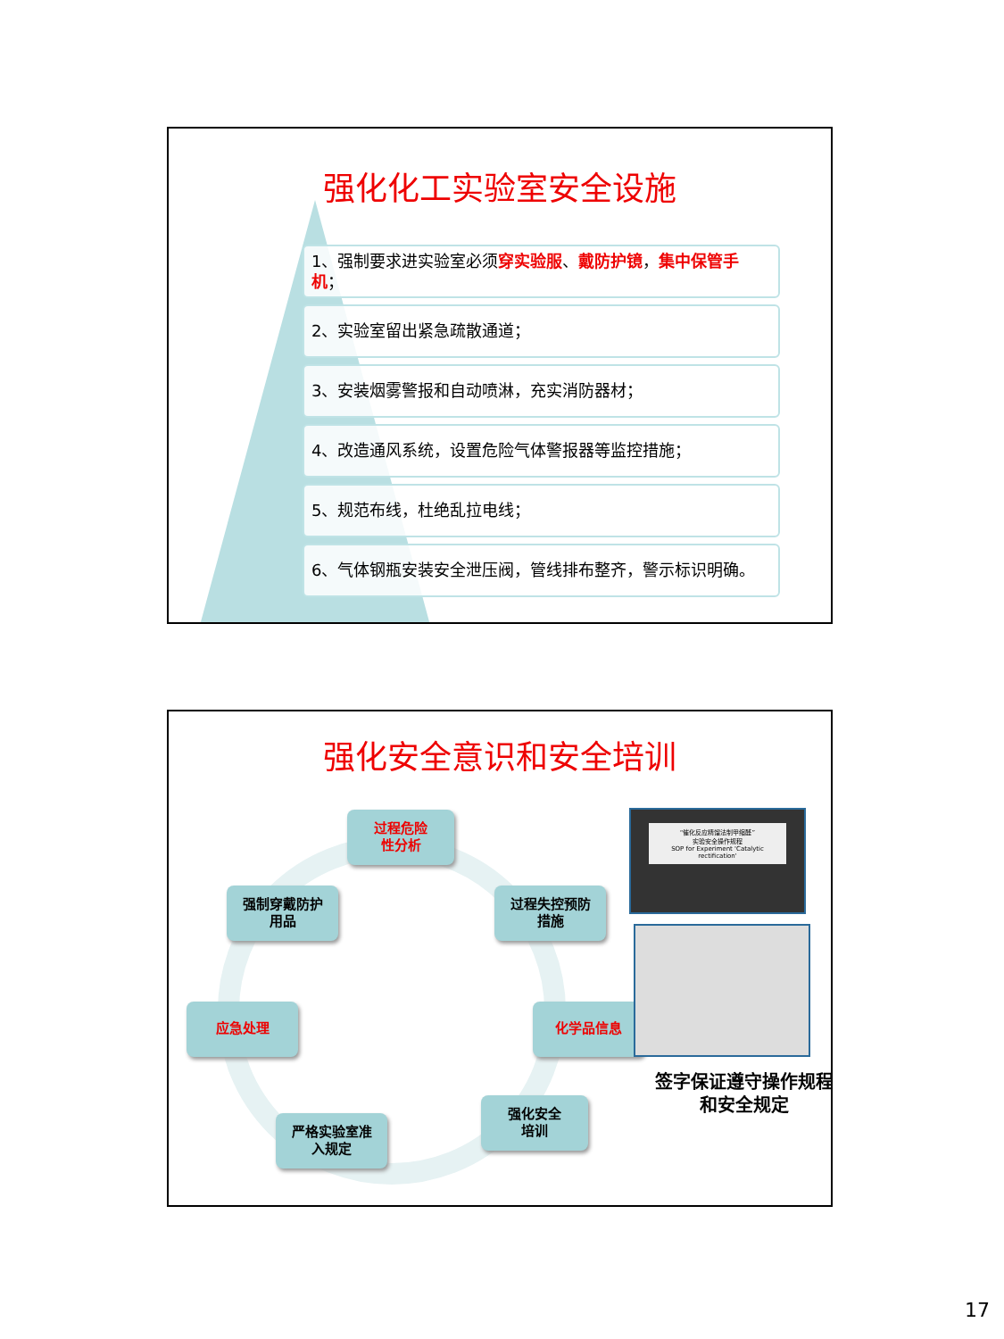强化化工实验室安全设施
1、强制要求进实验室必须穿实验服、戴防护镜，集中保管手机；
2、实验室留出紧急疏散通道；
3、安装烟雾警报和自动喷淋，充实消防器材；
4、改造通风系统，设置危险气体警报器等监控措施；
5、规范布线，杜绝乱拉电线；
6、气体钢瓶安装安全泄压阀，管线排布整齐，警示标识明确。
强化安全意识和安全培训
过程危险
性分析
过程失控预防
措施
化学品信息
强化安全
培训
严格实验室准
入规定
应急处理
强制穿戴防护
用品
“催化反应精馏法制甲缩醛”
实验安全操作规程
SOP for Experiment 'Catalytic rectification'
签字保证遵守操作规程和安全规定
17